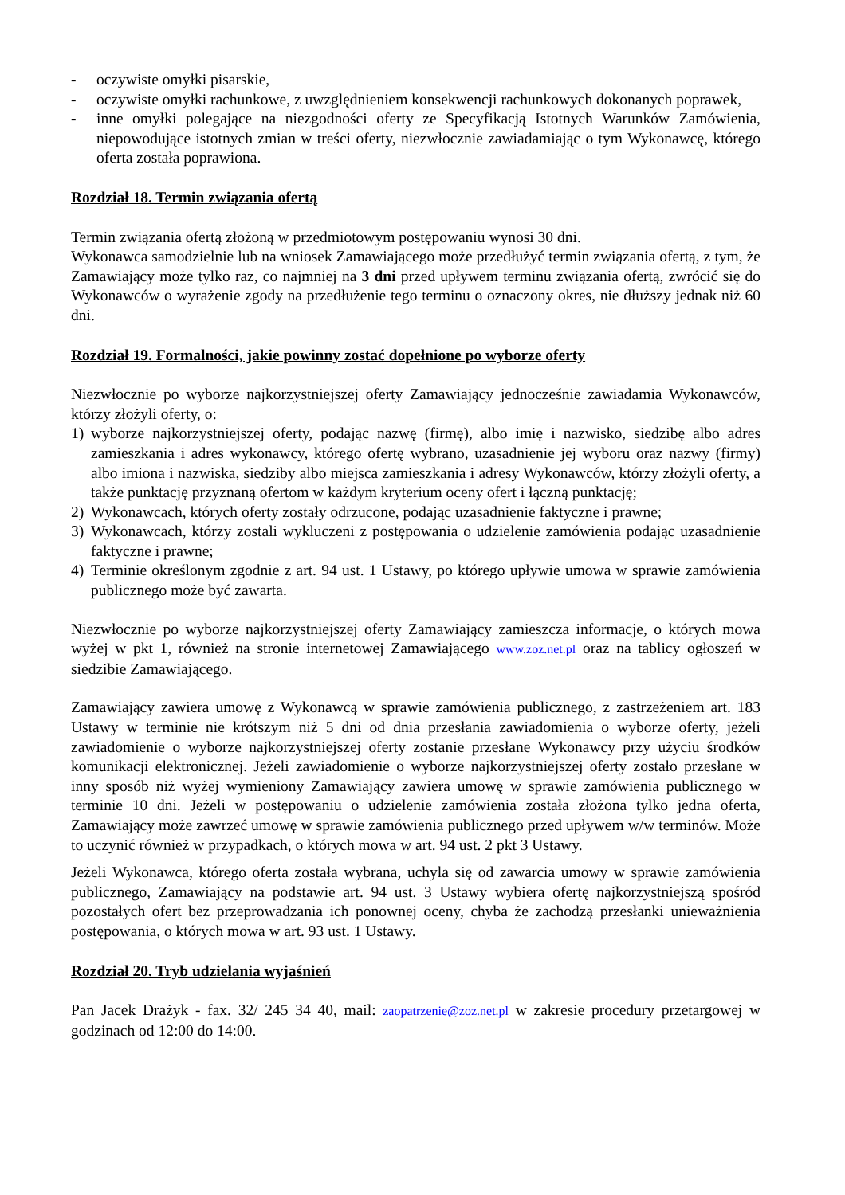- oczywiste omyłki pisarskie,
- oczywiste omyłki rachunkowe, z uwzględnieniem konsekwencji rachunkowych dokonanych poprawek,
- inne omyłki polegające na niezgodności oferty ze Specyfikacją Istotnych Warunków Zamówienia, niepowodujące istotnych zmian w treści oferty, niezwłocznie zawiadamiając o tym Wykonawcę, którego oferta została poprawiona.
Rozdział 18. Termin związania ofertą
Termin związania ofertą złożoną w przedmiotowym postępowaniu wynosi 30 dni.
Wykonawca samodzielnie lub na wniosek Zamawiającego może przedłużyć termin związania ofertą, z tym, że Zamawiający może tylko raz, co najmniej na 3 dni przed upływem terminu związania ofertą, zwrócić się do Wykonawców o wyrażenie zgody na przedłużenie tego terminu o oznaczony okres, nie dłuższy jednak niż 60 dni.
Rozdział 19. Formalności, jakie powinny zostać dopełnione po wyborze oferty
Niezwłocznie po wyborze najkorzystniejszej oferty Zamawiający jednocześnie zawiadamia Wykonawców, którzy złożyli oferty, o:
1) wyborze najkorzystniejszej oferty, podając nazwę (firmę), albo imię i nazwisko, siedzibę albo adres zamieszkania i adres wykonawcy, którego ofertę wybrano, uzasadnienie jej wyboru oraz nazwy (firmy) albo imiona i nazwiska, siedziby albo miejsca zamieszkania i adresy Wykonawców, którzy złożyli oferty, a także punktację przyznaną ofertom w każdym kryterium oceny ofert i łączną punktację;
2) Wykonawcach, których oferty zostały odrzucone, podając uzasadnienie faktyczne i prawne;
3) Wykonawcach, którzy zostali wykluczeni z postępowania o udzielenie zamówienia podając uzasadnienie faktyczne i prawne;
4) Terminie określonym zgodnie z art. 94 ust. 1 Ustawy, po którego upływie umowa w sprawie zamówienia publicznego może być zawarta.
Niezwłocznie po wyborze najkorzystniejszej oferty Zamawiający zamieszcza informacje, o których mowa wyżej w pkt 1, również na stronie internetowej Zamawiającego www.zoz.net.pl oraz na tablicy ogłoszeń w siedzibie Zamawiającego.
Zamawiający zawiera umowę z Wykonawcą w sprawie zamówienia publicznego, z zastrzeżeniem art. 183 Ustawy w terminie nie krótszym niż 5 dni od dnia przesłania zawiadomienia o wyborze oferty, jeżeli zawiadomienie o wyborze najkorzystniejszej oferty zostanie przesłane Wykonawcy przy użyciu środków komunikacji elektronicznej. Jeżeli zawiadomienie o wyborze najkorzystniejszej oferty zostało przesłane w inny sposób niż wyżej wymieniony Zamawiający zawiera umowę w sprawie zamówienia publicznego w terminie 10 dni. Jeżeli w postępowaniu o udzielenie zamówienia została złożona tylko jedna oferta, Zamawiający może zawrzeć umowę w sprawie zamówienia publicznego przed upływem w/w terminów. Może to uczynić również w przypadkach, o których mowa w art. 94 ust. 2 pkt 3 Ustawy.
Jeżeli Wykonawca, którego oferta została wybrana, uchyla się od zawarcia umowy w sprawie zamówienia publicznego, Zamawiający na podstawie art. 94 ust. 3 Ustawy wybiera ofertę najkorzystniejszą spośród pozostałych ofert bez przeprowadzania ich ponownej oceny, chyba że zachodzą przesłanki unieważnienia postępowania, o których mowa w art. 93 ust. 1 Ustawy.
Rozdział 20. Tryb udzielania wyjaśnień
Pan Jacek Drażyk - fax. 32/ 245 34 40, mail: zaopatrzenie@zoz.net.pl w zakresie procedury przetargowej w godzinach od 12:00 do 14:00.